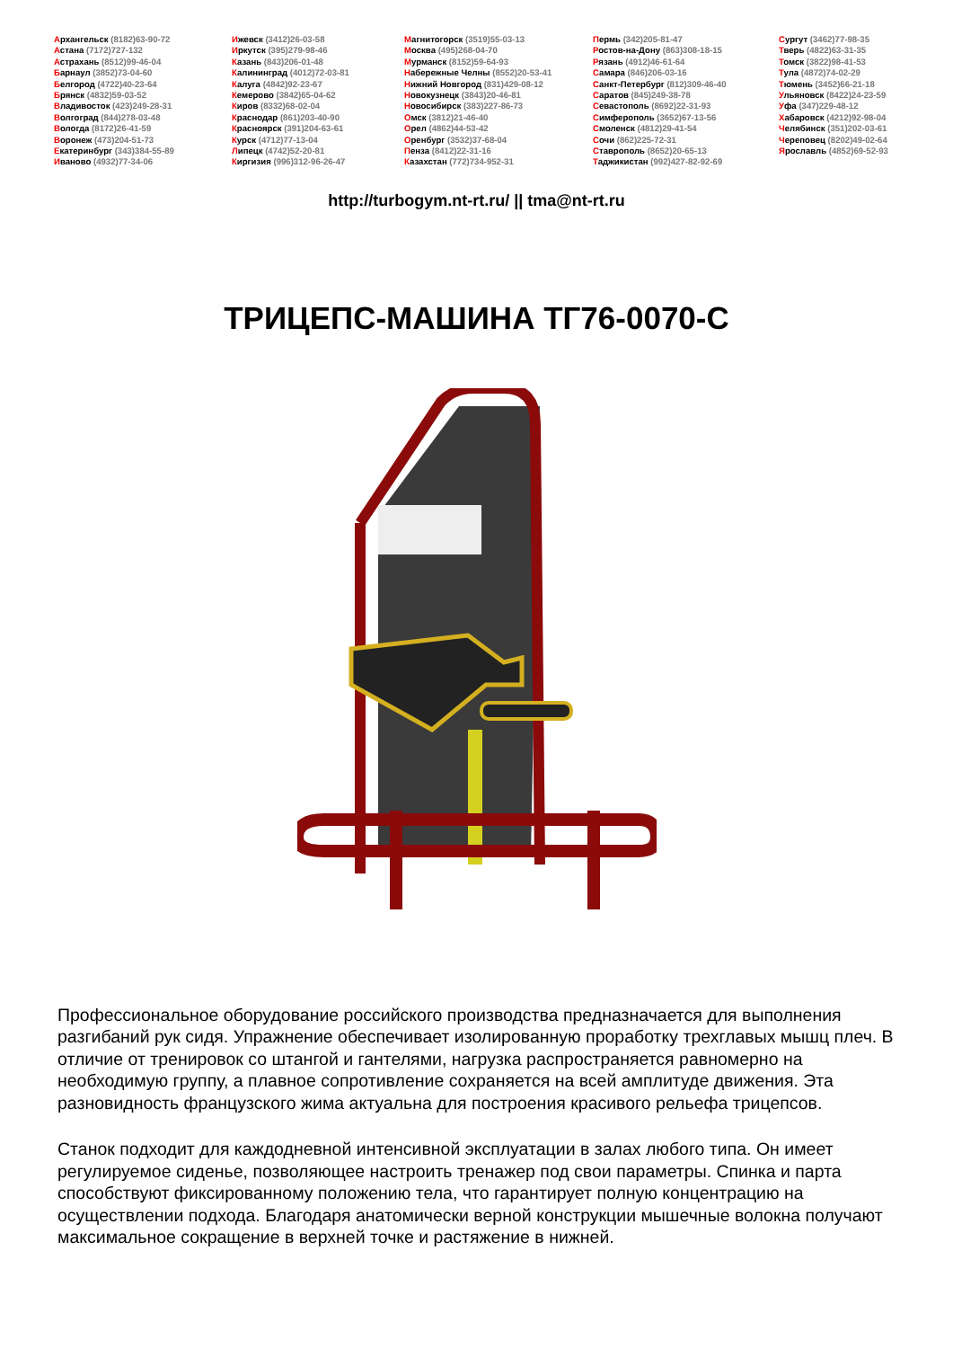Архангельск (8182)63-90-72
Астана (7172)727-132
Астрахань (8512)99-46-04
Барнаул (3852)73-04-60
Белгород (4722)40-23-64
Брянск (4832)59-03-52
Владивосток (423)249-28-31
Волгоград (844)278-03-48
Вологда (8172)26-41-59
Воронеж (473)204-51-73
Екатеринбург (343)384-55-89
Иваново (4932)77-34-06
Ижевск (3412)26-03-58
Иркутск (395)279-98-46
Казань (843)206-01-48
Калининград (4012)72-03-81
Калуга (4842)92-23-67
Кемерово (3842)65-04-62
Киров (8332)68-02-04
Краснодар (861)203-40-90
Красноярск (391)204-63-61
Курск (4712)77-13-04
Липецк (4742)52-20-81
Киргизия (996)312-96-26-47
Магнитогорск (3519)55-03-13
Москва (495)268-04-70
Мурманск (8152)59-64-93
Набережные Челны (8552)20-53-41
Нижний Новгород (831)429-08-12
Новокузнецк (3843)20-46-81
Новосибирск (383)227-86-73
Омск (3812)21-46-40
Орел (4862)44-53-42
Оренбург (3532)37-68-04
Пенза (8412)22-31-16
Казахстан (772)734-952-31
Пермь (342)205-81-47
Ростов-на-Дону (863)308-18-15
Рязань (4912)46-61-64
Самара (846)206-03-16
Санкт-Петербург (812)309-46-40
Саратов (845)249-38-78
Севастополь (8692)22-31-93
Симферополь (3652)67-13-56
Смоленск (4812)29-41-54
Сочи (862)225-72-31
Ставрополь (8652)20-65-13
Таджикистан (992)427-82-92-69
Сургут (3462)77-98-35
Тверь (4822)63-31-35
Томск (3822)98-41-53
Тула (4872)74-02-29
Тюмень (3452)66-21-18
Ульяновск (8422)24-23-59
Уфа (347)229-48-12
Хабаровск (4212)92-98-04
Челябинск (351)202-03-61
Череповец (8202)49-02-64
Ярославль (4852)69-52-93
http://turbogym.nt-rt.ru/ || tma@nt-rt.ru
ТРИЦЕПС-МАШИНА ТГ76-0070-С
Профессиональное оборудование российского производства предназначается для выполнения разгибаний рук сидя. Упражнение обеспечивает изолированную проработку трехглавых мышц плеч. В отличие от тренировок со штангой и гантелями, нагрузка распространяется равномерно на необходимую группу, а плавное сопротивление сохраняется на всей амплитуде движения. Эта разновидность французского жима актуальна для построения красивого рельефа трицепсов.
Станок подходит для каждодневной интенсивной эксплуатации в залах любого типа. Он имеет регулируемое сиденье, позволяющее настроить тренажер под свои параметры. Спинка и парта способствуют фиксированному положению тела, что гарантирует полную концентрацию на осуществлении подхода. Благодаря анатомически верной конструкции мышечные волокна получают максимальное сокращение в верхней точке и растяжение в нижней.